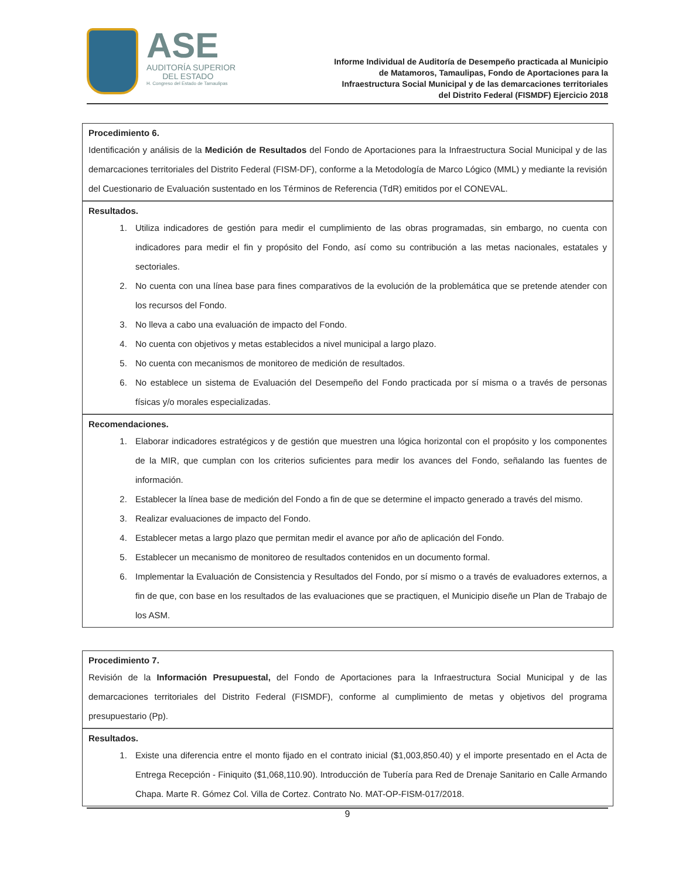ASE
AUDITORÍA SUPERIOR
DEL ESTADO
H. Congreso del Estado de Tamaulipas
Informe Individual de Auditoría de Desempeño practicada al Municipio
de Matamoros, Tamaulipas, Fondo de Aportaciones para la
Infraestructura Social Municipal y de las demarcaciones territoriales
del Distrito Federal (FISMDF) Ejercicio 2018
Procedimiento 6.
Identificación y análisis de la Medición de Resultados del Fondo de Aportaciones para la Infraestructura Social Municipal y de las demarcaciones territoriales del Distrito Federal (FISM-DF), conforme a la Metodología de Marco Lógico (MML) y mediante la revisión del Cuestionario de Evaluación sustentado en los Términos de Referencia (TdR) emitidos por el CONEVAL.
Resultados.
1. Utiliza indicadores de gestión para medir el cumplimiento de las obras programadas, sin embargo, no cuenta con indicadores para medir el fin y propósito del Fondo, así como su contribución a las metas nacionales, estatales y sectoriales.
2. No cuenta con una línea base para fines comparativos de la evolución de la problemática que se pretende atender con los recursos del Fondo.
3. No lleva a cabo una evaluación de impacto del Fondo.
4. No cuenta con objetivos y metas establecidos a nivel municipal a largo plazo.
5. No cuenta con mecanismos de monitoreo de medición de resultados.
6. No establece un sistema de Evaluación del Desempeño del Fondo practicada por sí misma o a través de personas físicas y/o morales especializadas.
Recomendaciones.
1. Elaborar indicadores estratégicos y de gestión que muestren una lógica horizontal con el propósito y los componentes de la MIR, que cumplan con los criterios suficientes para medir los avances del Fondo, señalando las fuentes de información.
2. Establecer la línea base de medición del Fondo a fin de que se determine el impacto generado a través del mismo.
3. Realizar evaluaciones de impacto del Fondo.
4. Establecer metas a largo plazo que permitan medir el avance por año de aplicación del Fondo.
5. Establecer un mecanismo de monitoreo de resultados contenidos en un documento formal.
6. Implementar la Evaluación de Consistencia y Resultados del Fondo, por sí mismo o a través de evaluadores externos, a fin de que, con base en los resultados de las evaluaciones que se practiquen, el Municipio diseñe un Plan de Trabajo de los ASM.
Procedimiento 7.
Revisión de la Información Presupuestal, del Fondo de Aportaciones para la Infraestructura Social Municipal y de las demarcaciones territoriales del Distrito Federal (FISMDF), conforme al cumplimiento de metas y objetivos del programa presupuestario (Pp).
Resultados.
1. Existe una diferencia entre el monto fijado en el contrato inicial ($1,003,850.40) y el importe presentado en el Acta de Entrega Recepción - Finiquito ($1,068,110.90). Introducción de Tubería para Red de Drenaje Sanitario en Calle Armando Chapa. Marte R. Gómez Col. Villa de Cortez. Contrato No. MAT-OP-FISM-017/2018.
9